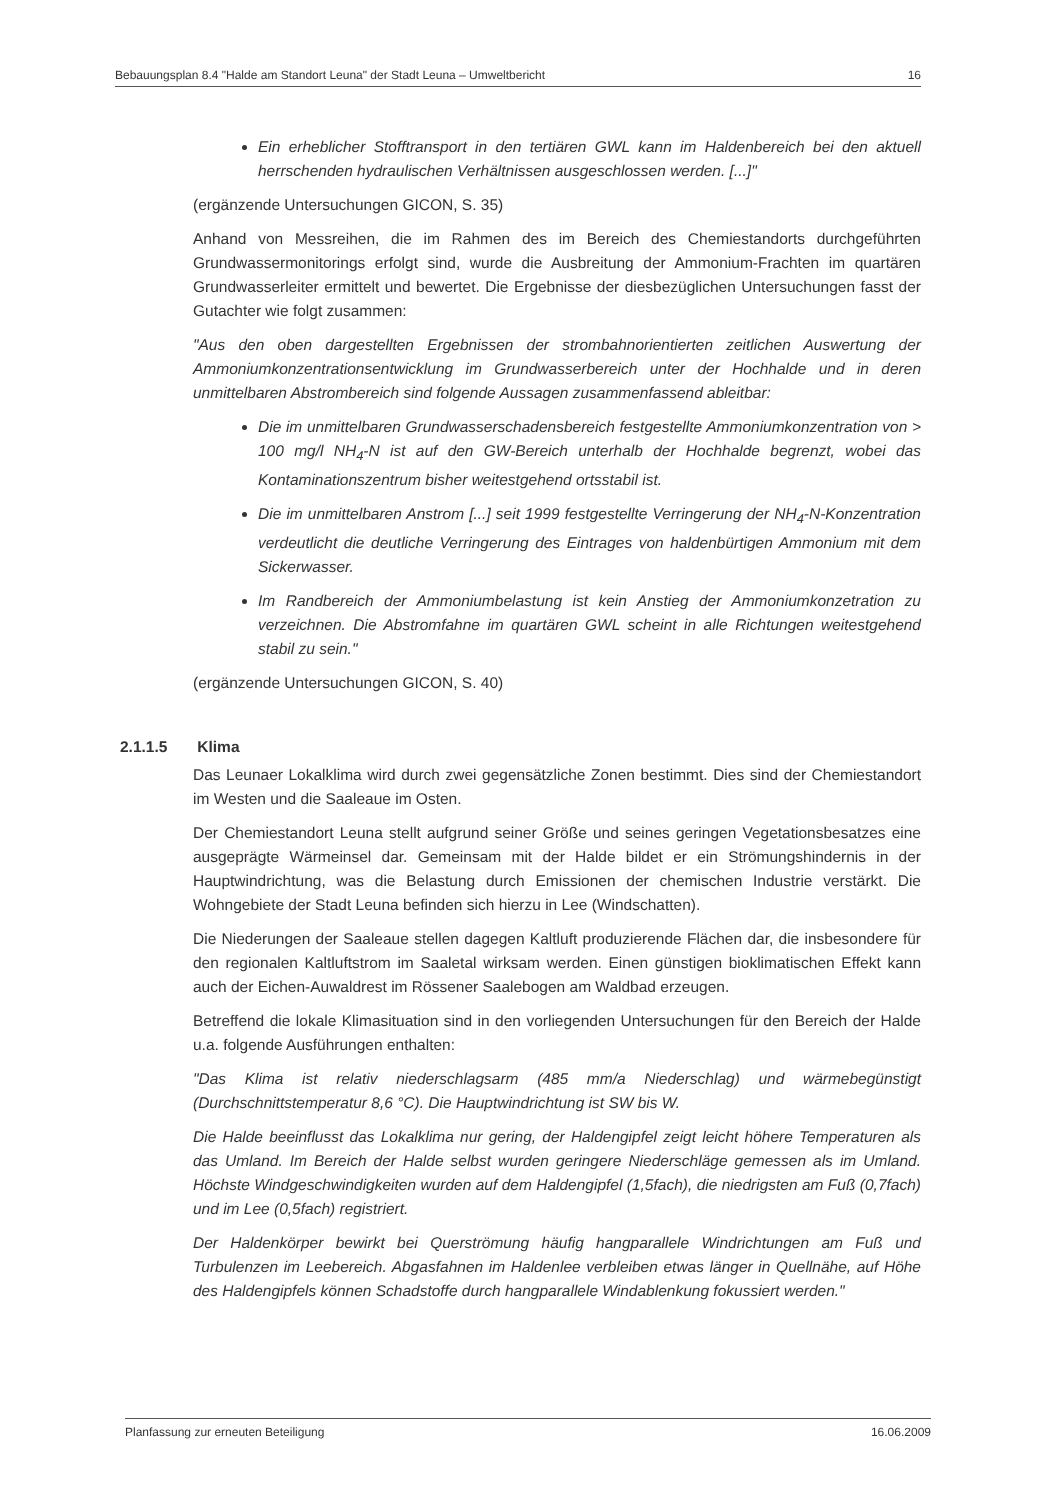Bebauungsplan 8.4 "Halde am Standort Leuna" der Stadt Leuna – Umweltbericht 16
Ein erheblicher Stofftransport in den tertiären GWL kann im Haldenbereich bei den aktuell herrschenden hydraulischen Verhältnissen ausgeschlossen werden. [...]"
(ergänzende Untersuchungen GICON, S. 35)
Anhand von Messreihen, die im Rahmen des im Bereich des Chemiestandorts durchgeführten Grundwassermonitorings erfolgt sind, wurde die Ausbreitung der Ammonium-Frachten im quartären Grundwasserleiter ermittelt und bewertet. Die Ergebnisse der diesbezüglichen Untersuchungen fasst der Gutachter wie folgt zusammen:
"Aus den oben dargestellten Ergebnissen der strombahnorientierten zeitlichen Auswertung der Ammoniumkonzentrationsentwicklung im Grundwasserbereich unter der Hochhalde und in deren unmittelbaren Abstrombereich sind folgende Aussagen zusammenfassend ableitbar:
Die im unmittelbaren Grundwasserschadensbereich festgestellte Ammoniumkonzentration von > 100 mg/l NH<sub>4</sub>-N ist auf den GW-Bereich unterhalb der Hochhalde begrenzt, wobei das Kontaminationszentrum bisher weitestgehend ortsstabil ist.
Die im unmittelbaren Anstrom [...] seit 1999 festgestellte Verringerung der NH<sub>4</sub>-N-Konzentration verdeutlicht die deutliche Verringerung des Eintrages von haldenbürtigen Ammonium mit dem Sickerwasser.
Im Randbereich der Ammoniumbelastung ist kein Anstieg der Ammoniumkonzetration zu verzeichnen. Die Abstromfahne im quartären GWL scheint in alle Richtungen weitestgehend stabil zu sein."
(ergänzende Untersuchungen GICON, S. 40)
2.1.1.5 Klima
Das Leunaer Lokalklima wird durch zwei gegensätzliche Zonen bestimmt. Dies sind der Chemiestandort im Westen und die Saaleaue im Osten.
Der Chemiestandort Leuna stellt aufgrund seiner Größe und seines geringen Vegetationsbesatzes eine ausgeprägte Wärmeinsel dar. Gemeinsam mit der Halde bildet er ein Strömungshindernis in der Hauptwindrichtung, was die Belastung durch Emissionen der chemischen Industrie verstärkt. Die Wohngebiete der Stadt Leuna befinden sich hierzu in Lee (Windschatten).
Die Niederungen der Saaleaue stellen dagegen Kaltluft produzierende Flächen dar, die insbesondere für den regionalen Kaltluftstrom im Saaletal wirksam werden. Einen günstigen bioklimatischen Effekt kann auch der Eichen-Auwaldrest im Rössener Saalebogen am Waldbad erzeugen.
Betreffend die lokale Klimasituation sind in den vorliegenden Untersuchungen für den Bereich der Halde u.a. folgende Ausführungen enthalten:
"Das Klima ist relativ niederschlagsarm (485 mm/a Niederschlag) und wärmebegünstigt (Durchschnittstemperatur 8,6 °C). Die Hauptwindrichtung ist SW bis W.
Die Halde beeinflusst das Lokalklima nur gering, der Haldengipfel zeigt leicht höhere Temperaturen als das Umland. Im Bereich der Halde selbst wurden geringere Niederschläge gemessen als im Umland. Höchste Windgeschwindigkeiten wurden auf dem Haldengipfel (1,5fach), die niedrigsten am Fuß (0,7fach) und im Lee (0,5fach) registriert.
Der Haldenkörper bewirkt bei Querströmung häufig hangparallele Windrichtungen am Fuß und Turbulenzen im Leebereich. Abgasfahnen im Haldenlee verbleiben etwas länger in Quellnähe, auf Höhe des Haldengipfels können Schadstoffe durch hangparallele Windablenkung fokussiert werden."
Planfassung zur erneuten Beteiligung 16.06.2009